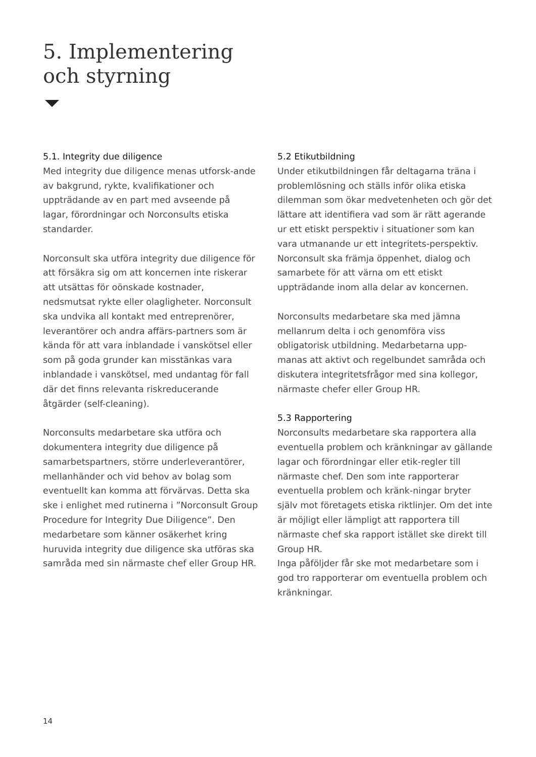5. Implementering
och styrning
5.1. Integrity due diligence
Med integrity due diligence menas utforsk-ande av bakgrund, rykte, kvalifikationer och uppträdande av en part med avseende på lagar, förordningar och Norconsults etiska standarder.
Norconsult ska utföra integrity due diligence för att försäkra sig om att koncernen inte riskerar att utsättas för oönskade kostnader, nedsmutsat rykte eller olagligheter. Norconsult ska undvika all kontakt med entreprenörer, leverantörer och andra affärs-partners som är kända för att vara inblandade i vanskötsel eller som på goda grunder kan misstänkas vara inblandade i vanskötsel, med undantag för fall där det finns relevanta riskreducerande åtgärder (self-cleaning).
Norconsults medarbetare ska utföra och dokumentera integrity due diligence på samarbetspartners, större underleverantörer, mellanhänder och vid behov av bolag som eventuellt kan komma att förvärvas. Detta ska ske i enlighet med rutinerna i ”Norconsult Group Procedure for Integrity Due Diligence”. Den medarbetare som känner osäkerhet kring huruvida integrity due diligence ska utföras ska samråda med sin närmaste chef eller Group HR.
5.2 Etikutbildning
Under etikutbildningen får deltagarna träna i problemlösning och ställs inför olika etiska dilemman som ökar medvetenheten och gör det lättare att identifiera vad som är rätt agerande ur ett etiskt perspektiv i situationer som kan vara utmanande ur ett integritets-perspektiv. Norconsult ska främja öppenhet, dialog och samarbete för att värna om ett etiskt uppträdande inom alla delar av koncernen.
Norconsults medarbetare ska med jämna mellanrum delta i och genomföra viss obligatorisk utbildning. Medarbetarna upp-manas att aktivt och regelbundet samråda och diskutera integritetsfrågor med sina kollegor, närmaste chefer eller Group HR.
5.3 Rapportering
Norconsults medarbetare ska rapportera alla eventuella problem och kränkningar av gällande lagar och förordningar eller etik-regler till närmaste chef. Den som inte rapporterar eventuella problem och kränk-ningar bryter själv mot företagets etiska riktlinjer. Om det inte är möjligt eller lämpligt att rapportera till närmaste chef ska rapport istället ske direkt till Group HR.
Inga påföljder får ske mot medarbetare som i god tro rapporterar om eventuella problem och kränkningar.
14